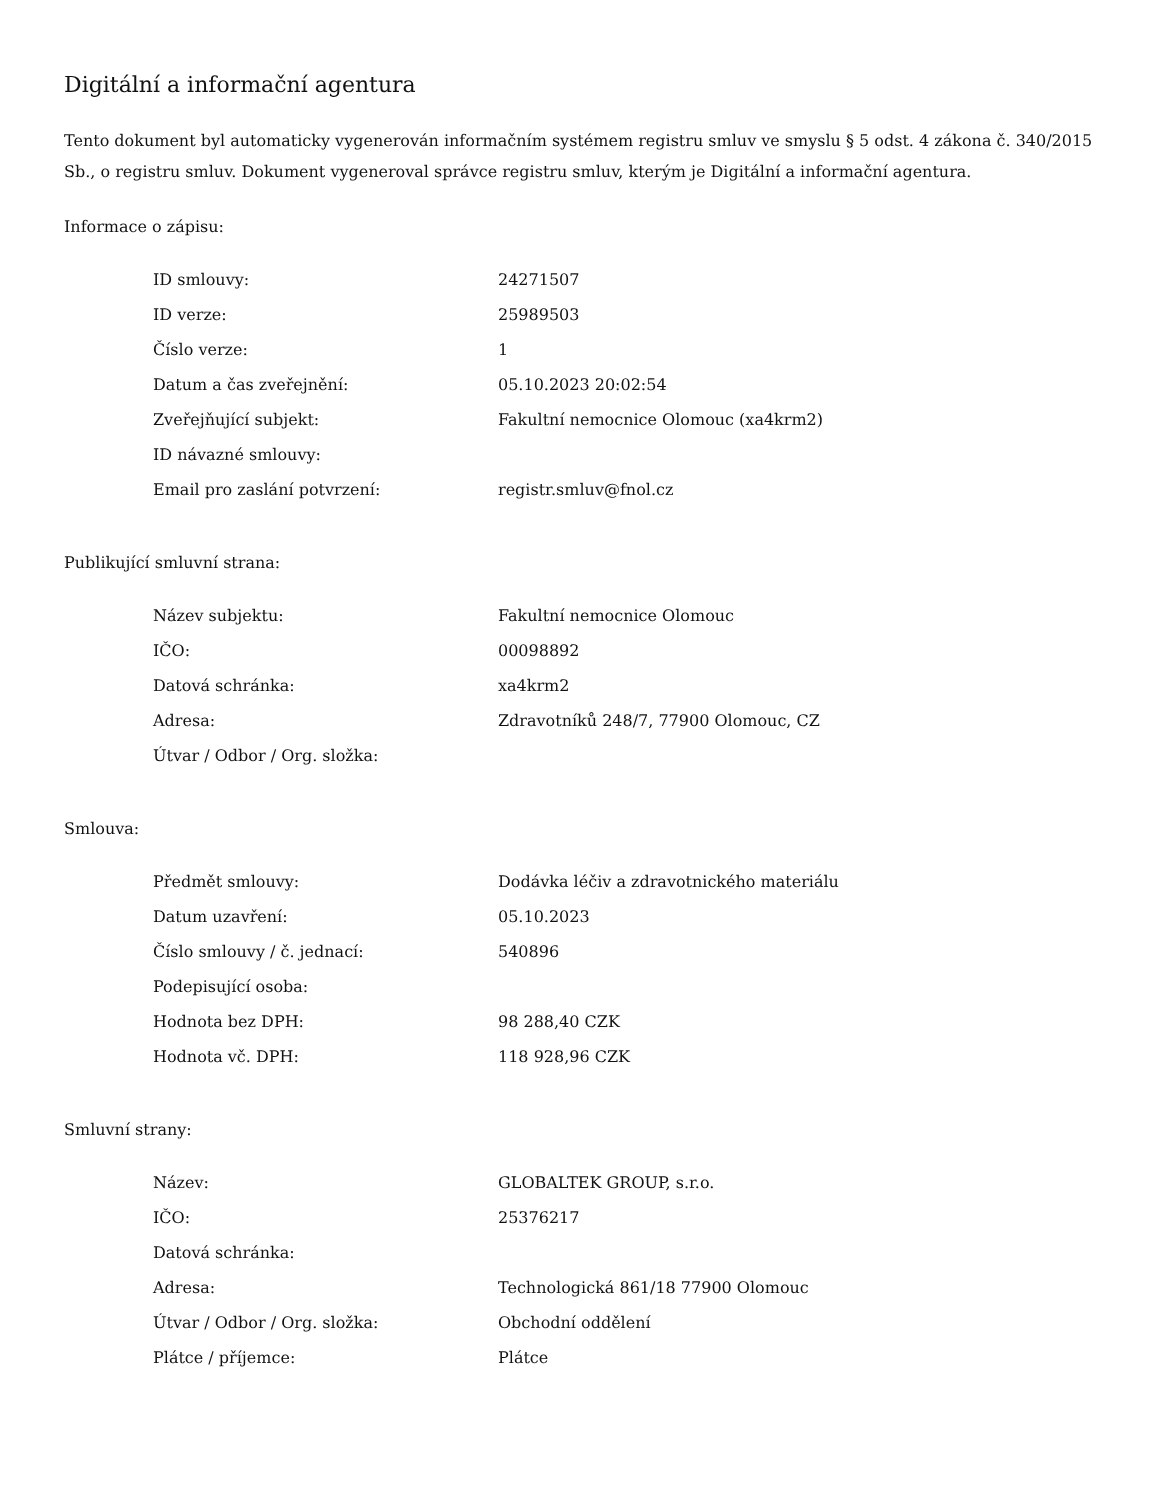Digitální a informační agentura
Tento dokument byl automaticky vygenerován informačním systémem registru smluv ve smyslu § 5 odst. 4 zákona č. 340/2015 Sb., o registru smluv. Dokument vygeneroval správce registru smluv, kterým je Digitální a informační agentura.
Informace o zápisu:
| ID smlouvy: | 24271507 |
| ID verze: | 25989503 |
| Číslo verze: | 1 |
| Datum a čas zveřejnění: | 05.10.2023 20:02:54 |
| Zveřejňující subjekt: | Fakultní nemocnice Olomouc (xa4krm2) |
| ID návazné smlouvy: | |
| Email pro zaslání potvrzení: | registr.smluv@fnol.cz |
Publikující smluvní strana:
| Název subjektu: | Fakultní nemocnice Olomouc |
| IČO: | 00098892 |
| Datová schránka: | xa4krm2 |
| Adresa: | Zdravotníků 248/7, 77900 Olomouc, CZ |
| Útvar / Odbor / Org. složka: | |
Smlouva:
| Předmět smlouvy: | Dodávka léčiv a zdravotnického materiálu |
| Datum uzavření: | 05.10.2023 |
| Číslo smlouvy / č. jednací: | 540896 |
| Podepisující osoba: | |
| Hodnota bez DPH: | 98 288,40 CZK |
| Hodnota vč. DPH: | 118 928,96 CZK |
Smluvní strany:
| Název: | GLOBALTEK GROUP, s.r.o. |
| IČO: | 25376217 |
| Datová schránka: | |
| Adresa: | Technologická 861/18 77900 Olomouc |
| Útvar / Odbor / Org. složka: | Obchodní oddělení |
| Plátce / příjemce: | Plátce |